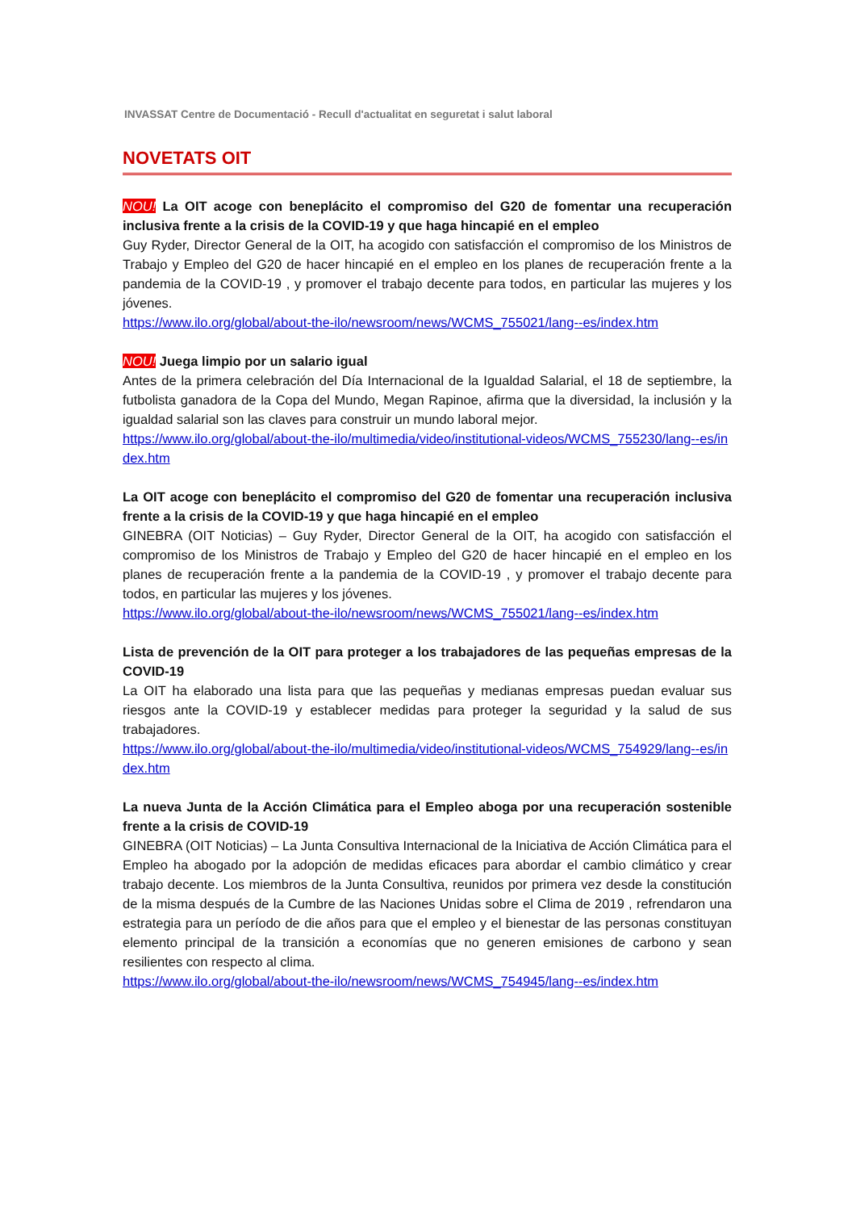INVASSAT Centre de Documentació - Recull d'actualitat en seguretat i salut laboral
NOVETATS OIT
NOU! La OIT acoge con beneplácito el compromiso del G20 de fomentar una recuperación inclusiva frente a la crisis de la COVID-19 y que haga hincapié en el empleo
Guy Ryder, Director General de la OIT, ha acogido con satisfacción el compromiso de los Ministros de Trabajo y Empleo del G20 de hacer hincapié en el empleo en los planes de recuperación frente a la pandemia de la COVID-19 , y promover el trabajo decente para todos, en particular las mujeres y los jóvenes.
https://www.ilo.org/global/about-the-ilo/newsroom/news/WCMS_755021/lang--es/index.htm
NOU! Juega limpio por un salario igual
Antes de la primera celebración del Día Internacional de la Igualdad Salarial, el 18 de septiembre, la futbolista ganadora de la Copa del Mundo, Megan Rapinoe, afirma que la diversidad, la inclusión y la igualdad salarial son las claves para construir un mundo laboral mejor.
https://www.ilo.org/global/about-the-ilo/multimedia/video/institutional-videos/WCMS_755230/lang--es/index.htm
La OIT acoge con beneplácito el compromiso del G20 de fomentar una recuperación inclusiva frente a la crisis de la COVID-19 y que haga hincapié en el empleo
GINEBRA (OIT Noticias) – Guy Ryder, Director General de la OIT, ha acogido con satisfacción el compromiso de los Ministros de Trabajo y Empleo del G20 de hacer hincapié en el empleo en los planes de recuperación frente a la pandemia de la COVID-19 , y promover el trabajo decente para todos, en particular las mujeres y los jóvenes.
https://www.ilo.org/global/about-the-ilo/newsroom/news/WCMS_755021/lang--es/index.htm
Lista de prevención de la OIT para proteger a los trabajadores de las pequeñas empresas de la COVID-19
La OIT ha elaborado una lista para que las pequeñas y medianas empresas puedan evaluar sus riesgos ante la COVID-19 y establecer medidas para proteger la seguridad y la salud de sus trabajadores.
https://www.ilo.org/global/about-the-ilo/multimedia/video/institutional-videos/WCMS_754929/lang--es/index.htm
La nueva Junta de la Acción Climática para el Empleo aboga por una recuperación sostenible frente a la crisis de COVID-19
GINEBRA (OIT Noticias) – La Junta Consultiva Internacional de la Iniciativa de Acción Climática para el Empleo ha abogado por la adopción de medidas eficaces para abordar el cambio climático y crear trabajo decente. Los miembros de la Junta Consultiva, reunidos por primera vez desde la constitución de la misma después de la Cumbre de las Naciones Unidas sobre el Clima de 2019 , refrendaron una estrategia para un período de die años para que el empleo y el bienestar de las personas constituyan elemento principal de la transición a economías que no generen emisiones de carbono y sean resilientes con respecto al clima.
https://www.ilo.org/global/about-the-ilo/newsroom/news/WCMS_754945/lang--es/index.htm